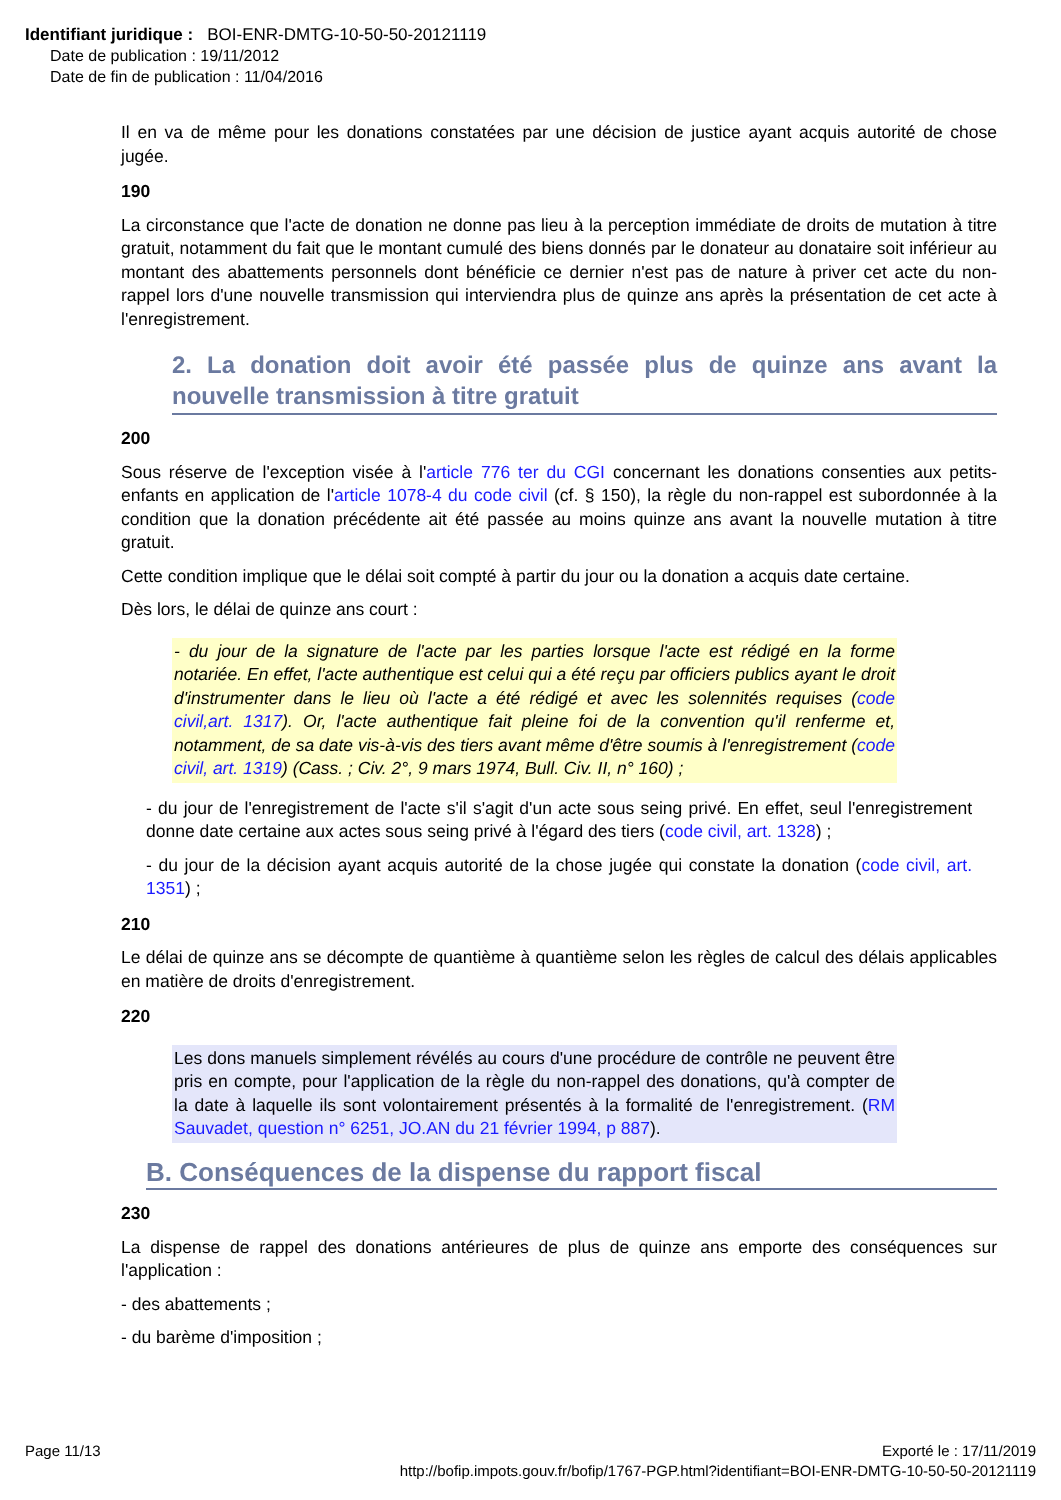Identifiant juridique : BOI-ENR-DMTG-10-50-50-20121119
Date de publication : 19/11/2012
Date de fin de publication : 11/04/2016
Il en va de même pour les donations constatées par une décision de justice ayant acquis autorité de chose jugée.
190
La circonstance que l'acte de donation ne donne pas lieu à la perception immédiate de droits de mutation à titre gratuit, notamment du fait que le montant cumulé des biens donnés par le donateur au donataire soit inférieur au montant des abattements personnels dont bénéficie ce dernier n'est pas de nature à priver cet acte du non-rappel lors d'une nouvelle transmission qui interviendra plus de quinze ans après la présentation de cet acte à l'enregistrement.
2. La donation doit avoir été passée plus de quinze ans avant la nouvelle transmission à titre gratuit
200
Sous réserve de l'exception visée à l'article 776 ter du CGI concernant les donations consenties aux petits-enfants en application de l'article 1078-4 du code civil (cf. § 150), la règle du non-rappel est subordonnée à la condition que la donation précédente ait été passée au moins quinze ans avant la nouvelle mutation à titre gratuit.
Cette condition implique que le délai soit compté à partir du jour ou la donation a acquis date certaine.
Dès lors, le délai de quinze ans court :
- du jour de la signature de l'acte par les parties lorsque l'acte est rédigé en la forme notariée. En effet, l'acte authentique est celui qui a été reçu par officiers publics ayant le droit d'instrumenter dans le lieu où l'acte a été rédigé et avec les solennités requises (code civil,art. 1317). Or, l'acte authentique fait pleine foi de la convention qu'il renferme et, notamment, de sa date vis-à-vis des tiers avant même d'être soumis à l'enregistrement (code civil, art. 1319) (Cass. ; Civ. 2°, 9 mars 1974, Bull. Civ. II, n° 160) ;
- du jour de l'enregistrement de l'acte s'il s'agit d'un acte sous seing privé. En effet, seul l'enregistrement donne date certaine aux actes sous seing privé à l'égard des tiers (code civil, art. 1328) ;
- du jour de la décision ayant acquis autorité de la chose jugée qui constate la donation (code civil, art. 1351) ;
210
Le délai de quinze ans se décompte de quantième à quantième selon les règles de calcul des délais applicables en matière de droits d'enregistrement.
220
Les dons manuels simplement révélés au cours d'une procédure de contrôle ne peuvent être pris en compte, pour l'application de la règle du non-rappel des donations, qu'à compter de la date à laquelle ils sont volontairement présentés à la formalité de l'enregistrement. (RM Sauvadet, question n° 6251, JO.AN du 21 février 1994, p 887).
B. Conséquences de la dispense du rapport fiscal
230
La dispense de rappel des donations antérieures de plus de quinze ans emporte des conséquences sur l'application :
- des abattements ;
- du barème d'imposition ;
Page 11/13 Exporté le : 17/11/2019
http://bofip.impots.gouv.fr/bofip/1767-PGP.html?identifiant=BOI-ENR-DMTG-10-50-50-20121119